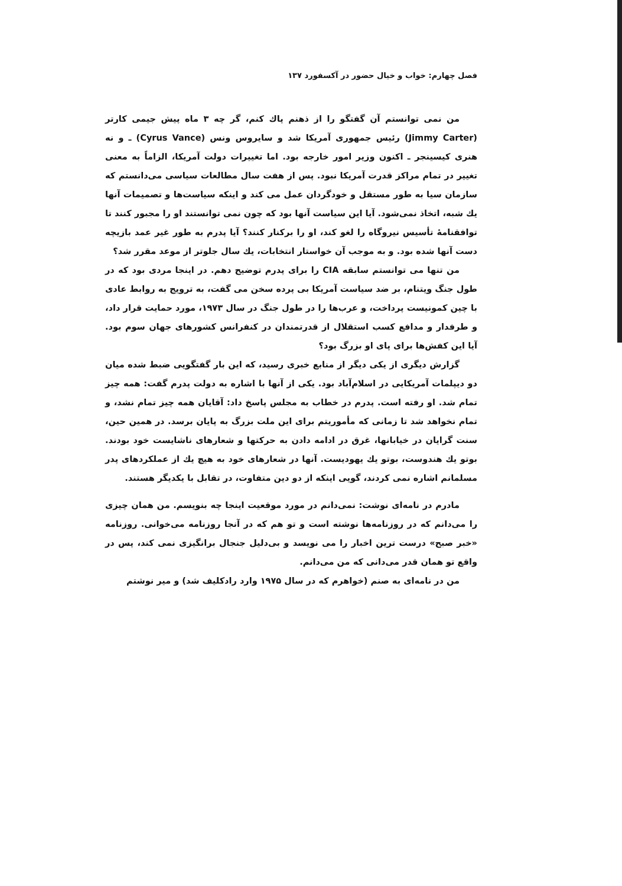فصل چهارم: خواب و خیال حضور در آکسفورد ۱۳۷
من نمی توانستم آن گفتگو را از ذهنم پاك كنم، گر چه ۳ ماه پیش جیمی كارتر (Jimmy Carter) رئیس جمهوری آمریكا شد و سایروس ونس (Cyrus Vance) ـ و نه هنری كیسینجر ـ اكنون وزیر امور خارجه بود. اما تغییرات دولت آمریكا، الزاماً به معنی تغییر در تمام مراكز قدرت آمریكا نبود. پس از هفت سال مطالعات سیاسی می‌دانستم كه سازمان سیا به طور مستقل و خودگردان عمل می كند و اینكه سیاست‌ها و تصمیمات آنها یك شبه، اتخاذ نمی‌شود. آیا این سیاست آنها بود كه چون نمی توانستند او را مجبور كنند تا توافقنامهٔ تأسیس نیروگاه را لغو كند، او را بركنار كنند؟ آیا پدرم به طور غیر عمد بازیچه دست آنها شده بود. و به موجب آن خواستار انتخابات، یك سال جلوتر از موعد مقرر شد؟
من تنها می توانستم سابقه CIA را برای پدرم توضیح دهم. در اینجا مردی بود كه در طول جنگ ویتنام، بر ضد سیاست آمریكا بی پرده سخن می گفت، به ترویج به روابط عادی با چین كمونیست پرداخت، و عرب‌ها را در طول جنگ در سال ۱۹۷۳، مورد حمایت قرار داد، و طرفدار و مدافع كسب استقلال از قدرتمندان در كنفرانس كشورهای جهان سوم بود. آیا این كفش‌ها برای پای او بزرگ بود؟
گزارش دیگری از یكی دیگر از منابع خبری رسید، كه این بار گفتگویی ضبط شده میان دو دیپلمات آمریكایی در اسلام‌آباد بود. یكی از آنها با اشاره به دولت پدرم گفت: همه چیز تمام شد. او رفته است. پدرم در خطاب به مجلس پاسخ داد: آقایان همه چیز تمام نشد، و تمام نخواهد شد تا زمانی كه مأموریتم برای این ملت بزرگ به پایان برسد. در همین حین، سنت گرایان در خیابانها، غرق در ادامه دادن به حركتها و شعارهای ناشایست خود بودند. بوتو یك هندوست، بوتو یك یهودیست. آنها در شعارهای خود به هیچ یك از عملكردهای پدر مسلمانم اشاره نمی كردند، گویی اینكه از دو دین متفاوت، در تقابل با یكدیگر هستند.
مادرم در نامه‌ای نوشت: نمی‌دانم در مورد موقعیت اینجا چه بنویسم. من همان چیزی را می‌دانم كه در روزنامه‌ها نوشته است و تو هم كه در آنجا روزنامه می‌خوانی. روزنامه «خبر صبح» درست ترین اخبار را می نویسد و بی‌دلیل جنجال برانگیزی نمی كند، پس در واقع تو همان قدر می‌دانی كه من می‌دانم.
من در نامه‌ای به صنم (خواهرم كه در سال ۱۹۷۵ وارد رادكلیف شد) و میر نوشتم